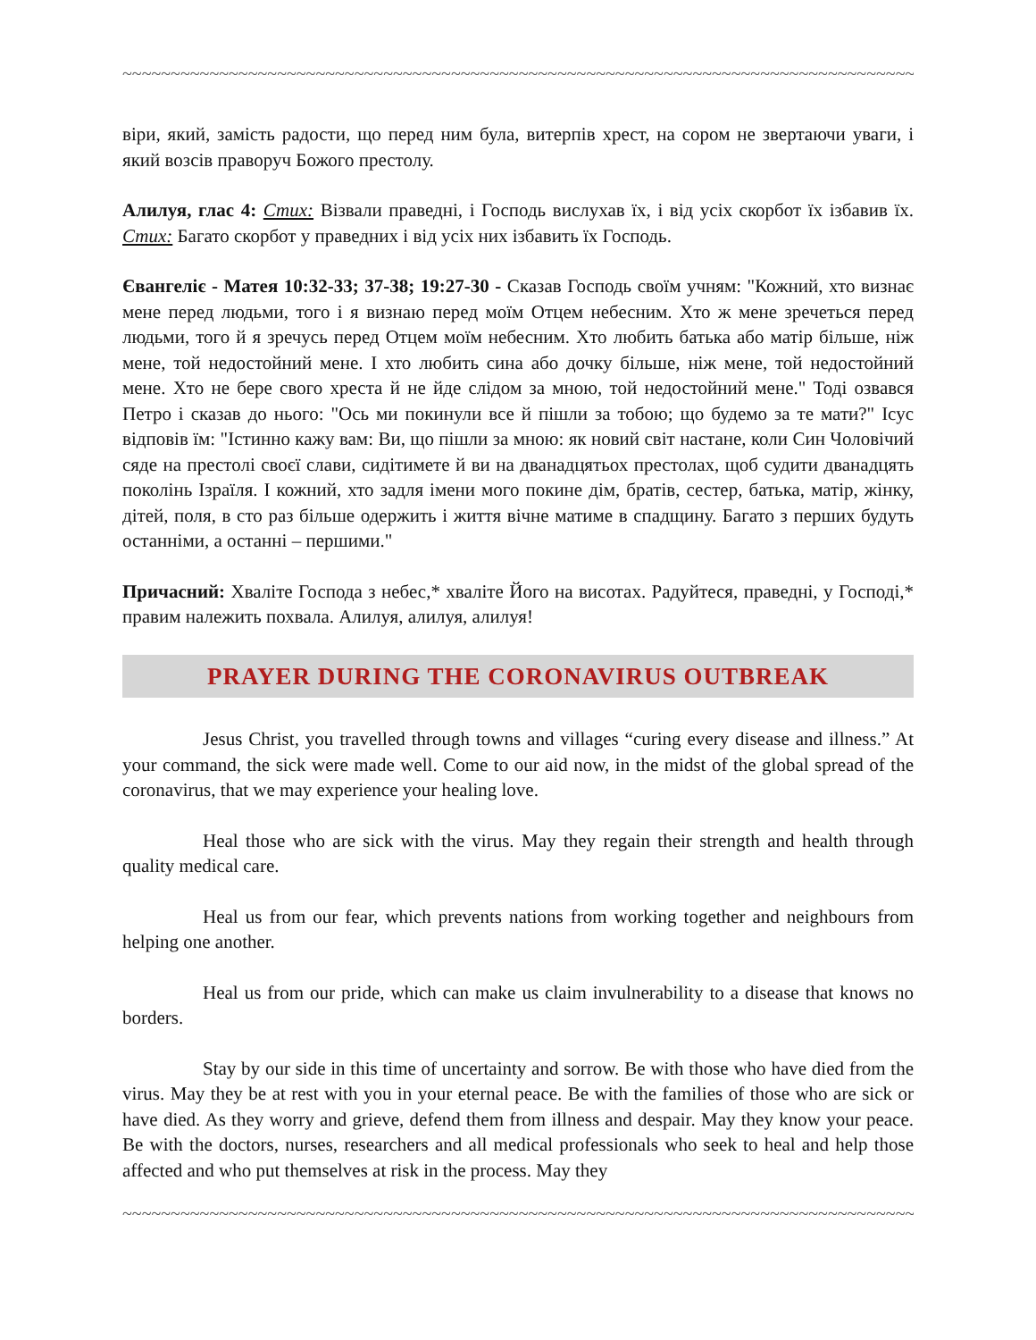~~~~~~~~~~~~~~~~~~~~~~~~~~~~~~~~~~~~~~~~~~~~~~~~~~~~~~~~~~~~~~~~~~~~~~~~~~~~~~~~~~~~~
віри, який, замість радости, що перед ним була, витерпів хрест, на сором не звертаючи уваги, і який возсів праворуч Божого престолу.
Алилуя, глас 4: Стих: Візвали праведні, і Господь вислухав їх, і від усіх скорбот їх ізбавив їх. Стих: Багато скорбот у праведних і від усіх них ізбавить їх Господь.
Євангеліє - Матея 10:32-33; 37-38; 19:27-30 - Сказав Господь своїм учням: "Кожний, хто визнає мене перед людьми, того і я визнаю перед моїм Отцем небесним. Хто ж мене зречеться перед людьми, того й я зречусь перед Отцем моїм небесним. Хто любить батька або матір більше, ніж мене, той недостойний мене. І хто любить сина або дочку більше, ніж мене, той недостойний мене. Хто не бере свого хреста й не йде слідом за мною, той недостойний мене." Тоді озвався Петро і сказав до нього: "Ось ми покинули все й пішли за тобою; що будемо за те мати?" Ісус відповів їм: "Істинно кажу вам: Ви, що пішли за мною: як новий світ настане, коли Син Чоловічий сяде на престолі своєї слави, сидітимете й ви на дванадцятьох престолах, щоб судити дванадцять поколінь Ізраїля. І кожний, хто задля імени мого покине дім, братів, сестер, батька, матір, жінку, дітей, поля, в сто раз більше одержить і життя вічне матиме в спадщину. Багато з перших будуть останніми, а останні – першими."
Причасний: Хваліте Господа з небес,* хваліте Його на висотах. Радуйтеся, праведні, у Господі,* правим належить похвала. Алилуя, алилуя, алилуя!
PRAYER DURING THE CORONAVIRUS OUTBREAK
Jesus Christ, you travelled through towns and villages “curing every disease and illness.” At your command, the sick were made well. Come to our aid now, in the midst of the global spread of the coronavirus, that we may experience your healing love.
Heal those who are sick with the virus. May they regain their strength and health through quality medical care.
Heal us from our fear, which prevents nations from working together and neighbours from helping one another.
Heal us from our pride, which can make us claim invulnerability to a disease that knows no borders.
Stay by our side in this time of uncertainty and sorrow. Be with those who have died from the virus. May they be at rest with you in your eternal peace. Be with the families of those who are sick or have died. As they worry and grieve, defend them from illness and despair. May they know your peace. Be with the doctors, nurses, researchers and all medical professionals who seek to heal and help those affected and who put themselves at risk in the process. May they
~~~~~~~~~~~~~~~~~~~~~~~~~~~~~~~~~~~~~~~~~~~~~~~~~~~~~~~~~~~~~~~~~~~~~~~~~~~~~~~~~~~~~